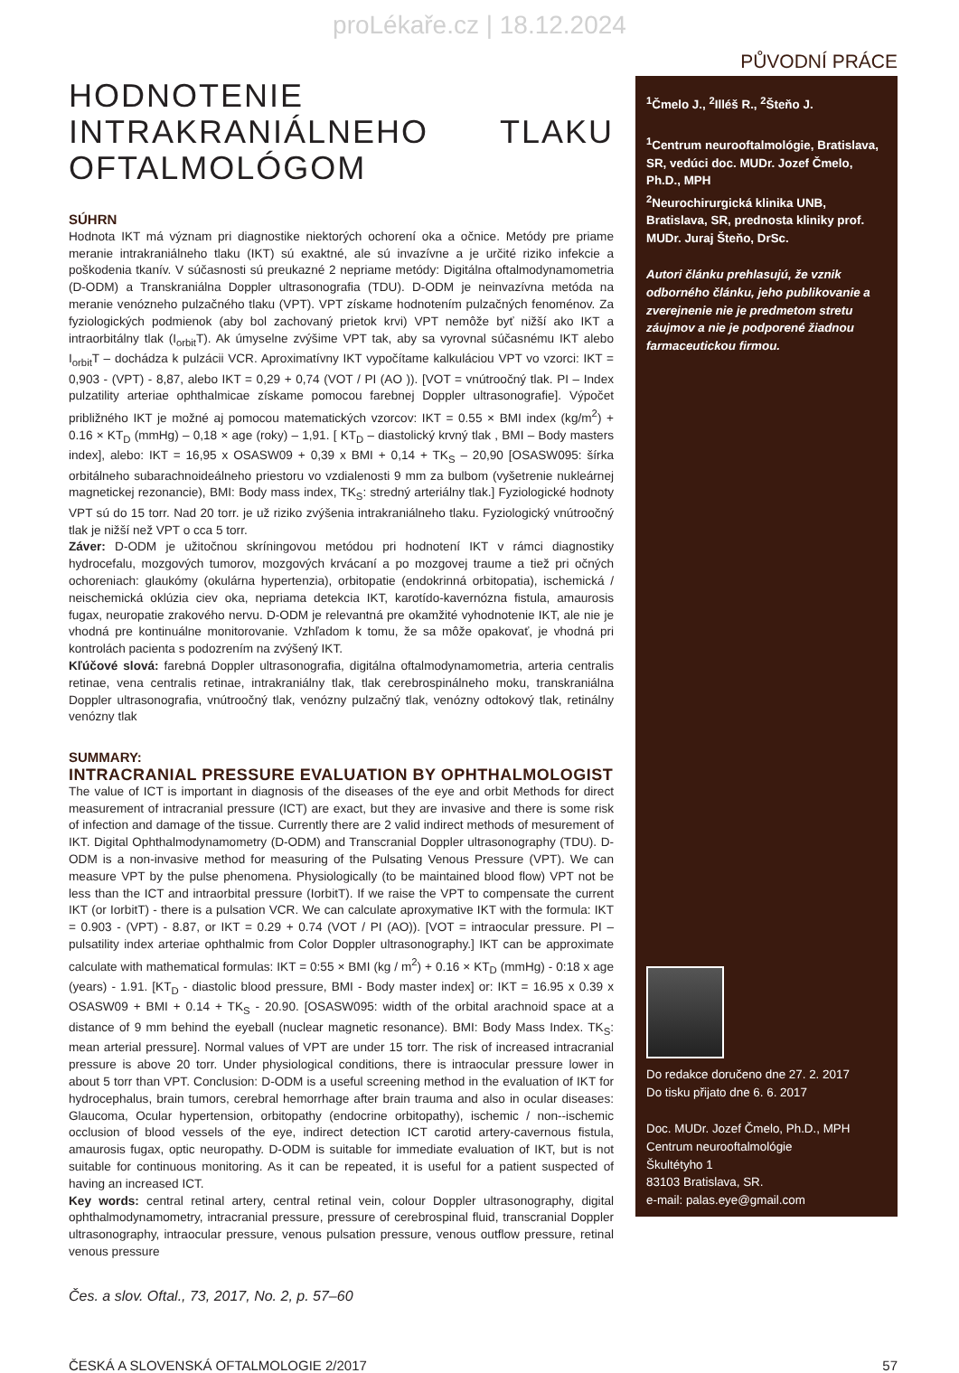proLékaře.cz | 18.12.2024
PŮVODNÍ PRÁCE
HODNOTENIE INTRAKRANIÁLNEHO TLAKU OFTALMOLÓGOM
SÚHRN
Hodnota IKT má význam pri diagnostike niektorých ochorení oka a očnice. Metódy pre priame meranie intrakraniálneho tlaku (IKT) sú exaktné, ale sú invazívne a je určité riziko infekcie a poškodenia tkanív. V súčasnosti sú preukazné 2 nepriame metódy: Digitálna oftalmodynamometria (D-ODM) a Transkraniálna Doppler ultrasonografia (TDU). D-ODM je neinvazívna metóda na meranie venózneho pulzačného tlaku (VPT). VPT získame hodnotením pulzačných fenoménov. Za fyziologických podmienok (aby bol zachovaný prietok krvi) VPT nemôže byť nižší ako IKT a intraorbitálny tlak (I<sub>orbit</sub>T). Ak úmyselne zvýšime VPT tak, aby sa vyrovnal súčasnému IKT alebo I<sub>orbit</sub>T – dochádza k pulzácii VCR. Aproximatívny IKT vypočítame kalkuláciou VPT vo vzorci: IKT = 0,903 - (VPT) - 8,87, alebo IKT = 0,29 + 0,74 (VOT / PI (AO )). [VOT = vnútroočný tlak. PI – Index pulzatility arteriae ophthalmicae získame pomocou farebnej Doppler ultrasonografie]. Výpočet približného IKT je možné aj pomocou matematických vzorcov: IKT = 0.55 × BMI index (kg/m<sup>2</sup>) + 0.16 × KT<sub>D</sub> (mmHg) – 0,18 × age (roky) – 1,91. [ KT<sub>D</sub> – diastolický krvný tlak , BMI – Body masters index], alebo: IKT = 16,95 x OSASW09 + 0,39 x BMI + 0,14 + TK<sub>S</sub> – 20,90 [OSASW095: šírka orbitálneho subarachnoideálneho priestoru vo vzdialenosti 9 mm za bulbom (vyšetrenie nukleárnej magnetickej rezonancie), BMI: Body mass index, TK<sub>S</sub>: stredný arteriálny tlak.] Fyziologické hodnoty VPT sú do 15 torr. Nad 20 torr. je už riziko zvýšenia intrakraniálneho tlaku. Fyziologický vnútroočný tlak je nižší než VPT o cca 5 torr.
Záver: D-ODM je užitočnou skríningovou metódou pri hodnotení IKT v rámci diagnostiky hydrocefalu, mozgových tumorov, mozgových krvácaní a po mozgovej traume a tiež pri očných ochoreniach: glaukómy (okulárna hypertenzia), orbitopatie (endokrinná orbitopatia), ischemická / neischemická oklúzia ciev oka, nepriama detekcia IKT, karotído-kavernózna fistula, amaurosis fugax, neuropatie zrakového nervu. D-ODM je relevantná pre okamžité vyhodnotenie IKT, ale nie je vhodná pre kontinuálne monitorovanie. Vzhľadom k tomu, že sa môže opakovať, je vhodná pri kontrolách pacienta s podozrením na zvýšený IKT.
Kľúčové slová: farebná Doppler ultrasonografia, digitálna oftalmodynamometria, arteria centralis retinae, vena centralis retinae, intrakraniálny tlak, tlak cerebrospinálneho moku, transkraniálna Doppler ultrasonografia, vnútroočný tlak, venózny pulzačný tlak, venózny odtokový tlak, retinálny venózny tlak
SUMMARY:
INTRACRANIAL PRESSURE EVALUATION BY OPHTHALMOLOGIST
The value of ICT is important in diagnosis of the diseases of the eye and orbit Methods for direct measurement of intracranial pressure (ICT) are exact, but they are invasive and there is some risk of infection and damage of the tissue. Currently there are 2 valid indirect methods of mesurement of IKT. Digital Ophthalmodynamometry (D-ODM) and Transcranial Doppler ultrasonography (TDU). D-ODM is a non-invasive method for measuring of the Pulsating Venous Pressure (VPT). We can measure VPT by the pulse phenomena. Physiologically (to be maintained blood flow) VPT not be less than the ICT and intraorbital pressure (IorbitT). If we raise the VPT to compensate the current IKT (or IorbitT) - there is a pulsation VCR. We can calculate aproxymative IKT with the formula: IKT = 0.903 - (VPT) - 8.87, or IKT = 0.29 + 0.74 (VOT / PI (AO)). [VOT = intraocular pressure. PI – pulsatility index arteriae ophthalmic from Color Doppler ultrasonography.] IKT can be approximate calculate with mathematical formulas: IKT = 0:55 × BMI (kg / m<sup>2</sup>) + 0.16 × KT<sub>D</sub> (mmHg) - 0:18 x age (years) - 1.91. [KT<sub>D</sub> - diastolic blood pressure, BMI - Body master index] or: IKT = 16.95 x 0.39 x OSASW09 + BMI + 0.14 + TK<sub>S</sub> - 20.90. [OSASW095: width of the orbital arachnoid space at a distance of 9 mm behind the eyeball (nuclear magnetic resonance). BMI: Body Mass Index. TK<sub>S</sub>: mean arterial pressure]. Normal values of VPT are under 15 torr. The risk of increased intracranial pressure is above 20 torr. Under physiological conditions, there is intraocular pressure lower in about 5 torr than VPT. Conclusion: D-ODM is a useful screening method in the evaluation of IKT for hydrocephalus, brain tumors, cerebral hemorrhage after brain trauma and also in ocular diseases: Glaucoma, Ocular hypertension, orbitopathy (endocrine orbitopathy), ischemic / non--ischemic occlusion of blood vessels of the eye, indirect detection ICT carotid artery-cavernous fistula, amaurosis fugax, optic neuropathy. D-ODM is suitable for immediate evaluation of IKT, but is not suitable for continuous monitoring. As it can be repeated, it is useful for a patient suspected of having an increased ICT.
Key words: central retinal artery, central retinal vein, colour Doppler ultrasonography, digital ophthalmodynamometry, intracranial pressure, pressure of cerebrospinal fluid, transcranial Doppler ultrasonography, intraocular pressure, venous pulsation pressure, venous outflow pressure, retinal venous pressure
Čes. a slov. Oftal., 73, 2017, No. 2, p. 57–60
<sup>1</sup> Čmelo J., <sup>2</sup>Illéš R., <sup>2</sup>Šteňo J.
<sup>1</sup> Centrum neurooftalmológie, Bratislava, SR, vedúci doc. MUDr. Jozef Čmelo, Ph.D., MPH
<sup>2</sup> Neurochirurgická klinika UNB, Bratislava, SR, prednosta kliniky prof. MUDr. Juraj Šteňo, DrSc.
Autori článku prehlasujú, že vznik odborného článku, jeho publikovanie a zverejnenie nie je predmetom stretu záujmov a nie je podporené žiadnou farmaceutickou firmou.
Do redakce doručeno dne 27. 2. 2017
Do tisku přijato dne 6. 6. 2017
Doc. MUDr. Jozef Čmelo, Ph.D., MPH
Centrum neurooftalmológie
Škultétyho 1
83103 Bratislava, SR.
e-mail: palas.eye@gmail.com
ČESKÁ A SLOVENSKÁ OFTALMOLOGIE 2/2017 57